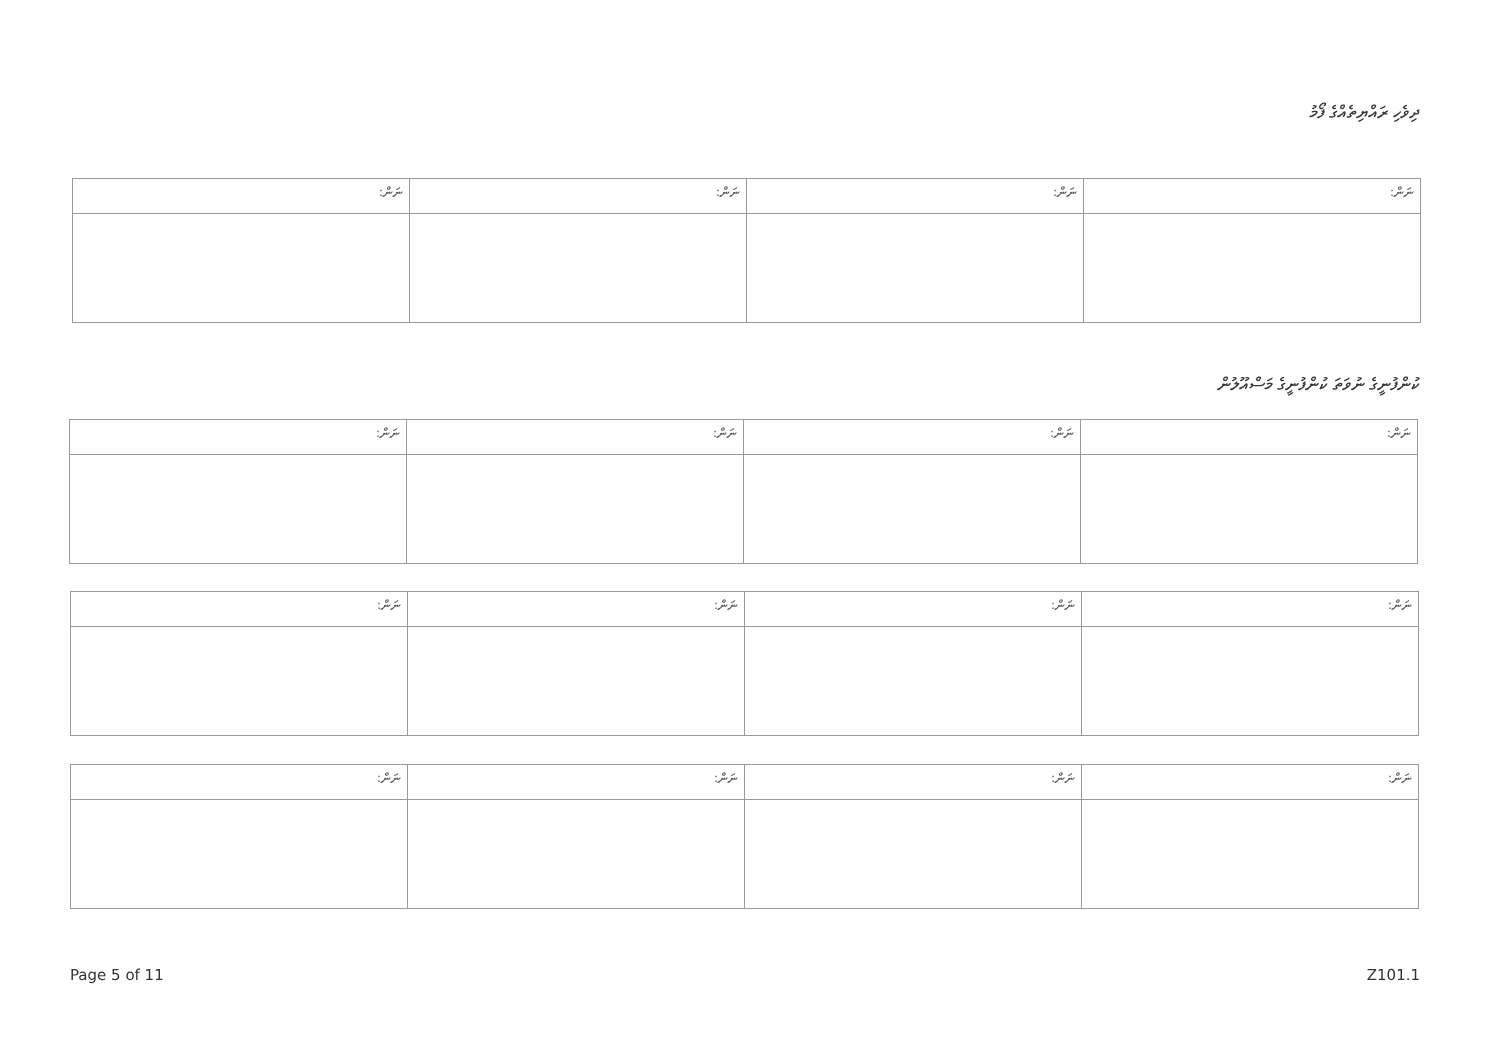ދިވެހި ރައްޔިތެއްގެ ފޯމު
| ނަން: | ނަން: | ނަން: | ނަން: |
| --- | --- | --- | --- |
ކުންފުނީގެ ނުވަތަ ކުންފުނީގެ މަސްއޫލުން
| ނަން: | ނަން: | ނަން: | ނަން: |
| --- | --- | --- | --- |
| ނަން: | ނަން: | ނަން: | ނަން: |
| --- | --- | --- | --- |
| ނަން: | ނަން: | ނަން: | ނަން: |
| --- | --- | --- | --- |
Page 5 of 11 Z101.1